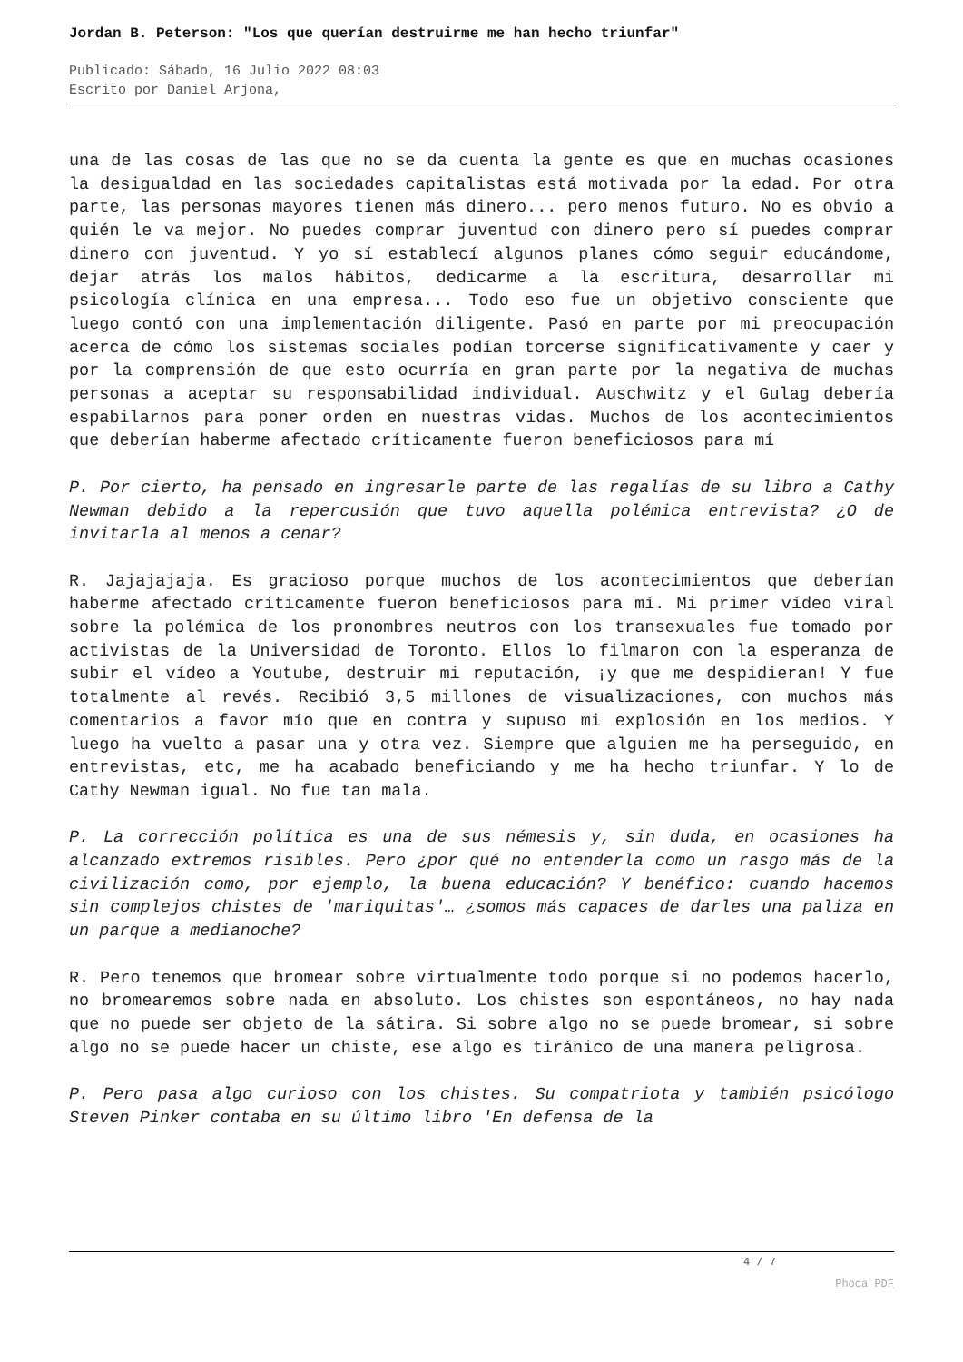Jordan B. Peterson: "Los que querían destruirme me han hecho triunfar"
Publicado: Sábado, 16 Julio 2022 08:03
Escrito por Daniel Arjona,
una de las cosas de las que no se da cuenta la gente es que en muchas ocasiones la desigualdad en las sociedades capitalistas está motivada por la edad. Por otra parte, las personas mayores tienen más dinero... pero menos futuro. No es obvio a quién le va mejor. No puedes comprar juventud con dinero pero sí puedes comprar dinero con juventud. Y yo sí establecí algunos planes cómo seguir educándome, dejar atrás los malos hábitos, dedicarme a la escritura, desarrollar mi psicología clínica en una empresa... Todo eso fue un objetivo consciente que luego contó con una implementación diligente. Pasó en parte por mi preocupación acerca de cómo los sistemas sociales podían torcerse significativamente y caer y por la comprensión de que esto ocurría en gran parte por la negativa de muchas personas a aceptar su responsabilidad individual. Auschwitz y el Gulag debería espabilarnos para poner orden en nuestras vidas. Muchos de los acontecimientos que deberían haberme afectado críticamente fueron beneficiosos para mí
P. Por cierto, ha pensado en ingresarle parte de las regalías de su libro a Cathy Newman debido a la repercusión que tuvo aquella polémica entrevista? ¿O de invitarla al menos a cenar?
R. Jajajajaja. Es gracioso porque muchos de los acontecimientos que deberían haberme afectado críticamente fueron beneficiosos para mí. Mi primer vídeo viral sobre la polémica de los pronombres neutros con los transexuales fue tomado por activistas de la Universidad de Toronto. Ellos lo filmaron con la esperanza de subir el vídeo a Youtube, destruir mi reputación, ¡y que me despidieran! Y fue totalmente al revés. Recibió 3,5 millones de visualizaciones, con muchos más comentarios a favor mío que en contra y supuso mi explosión en los medios. Y luego ha vuelto a pasar una y otra vez. Siempre que alguien me ha perseguido, en entrevistas, etc, me ha acabado beneficiando y me ha hecho triunfar. Y lo de Cathy Newman igual. No fue tan mala.
P. La corrección política es una de sus némesis y, sin duda, en ocasiones ha alcanzado extremos risibles. Pero ¿por qué no entenderla como un rasgo más de la civilización como, por ejemplo, la buena educación? Y benéfico: cuando hacemos sin complejos chistes de 'mariquitas'… ¿somos más capaces de darles una paliza en un parque a medianoche?
R. Pero tenemos que bromear sobre virtualmente todo porque si no podemos hacerlo, no bromearemos sobre nada en absoluto. Los chistes son espontáneos, no hay nada que no puede ser objeto de la sátira. Si sobre algo no se puede bromear, si sobre algo no se puede hacer un chiste, ese algo es tiránico de una manera peligrosa.
P. Pero pasa algo curioso con los chistes. Su compatriota y también psicólogo Steven Pinker contaba en su último libro 'En defensa de la
4 / 7
Phoca PDF